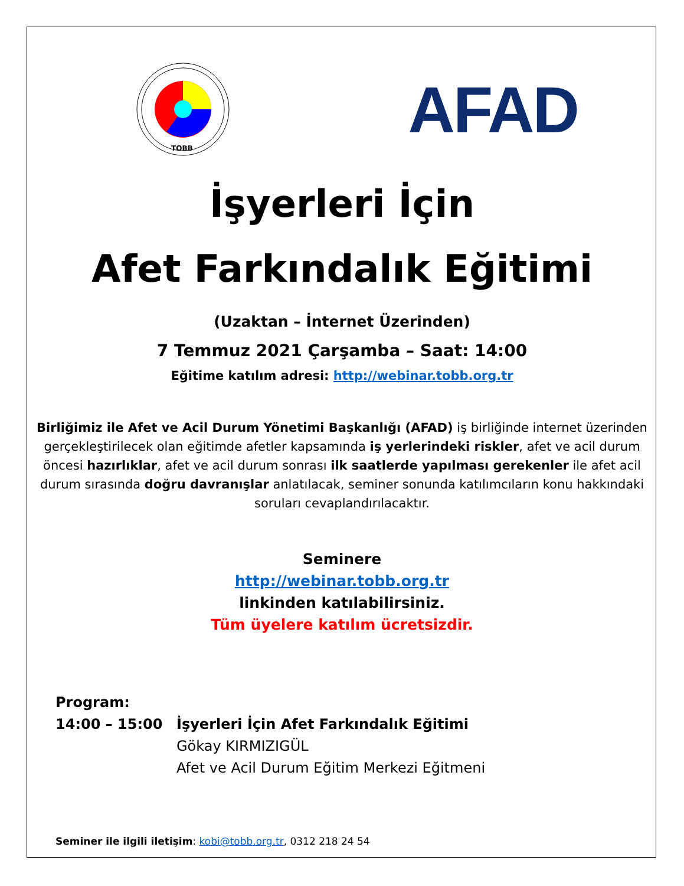TOBB
AFAD
İşyerleri İçin
Afet Farkındalık Eğitimi
(Uzaktan – İnternet Üzerinden)
7 Temmuz 2021 Çarşamba – Saat: 14:00
Eğitime katılım adresi: http://webinar.tobb.org.tr
Birliğimiz ile Afet ve Acil Durum Yönetimi Başkanlığı (AFAD) iş birliğinde internet üzerinden gerçekleştirilecek olan eğitimde afetler kapsamında iş yerlerindeki riskler, afet ve acil durum öncesi hazırlıklar, afet ve acil durum sonrası ilk saatlerde yapılması gerekenler ile afet acil durum sırasında doğru davranışlar anlatılacak, seminer sonunda katılımcıların konu hakkındaki soruları cevaplandırılacaktır.
Seminere
http://webinar.tobb.org.tr
linkinden katılabilirsiniz.
Tüm üyelere katılım ücretsizdir.
Program:
14:00 – 15:00 İşyerleri İçin Afet Farkındalık Eğitimi
Gökay KIRMIZIGÜL
Afet ve Acil Durum Eğitim Merkezi Eğitmeni
Seminer ile ilgili iletişim: kobi@tobb.org.tr, 0312 218 24 54